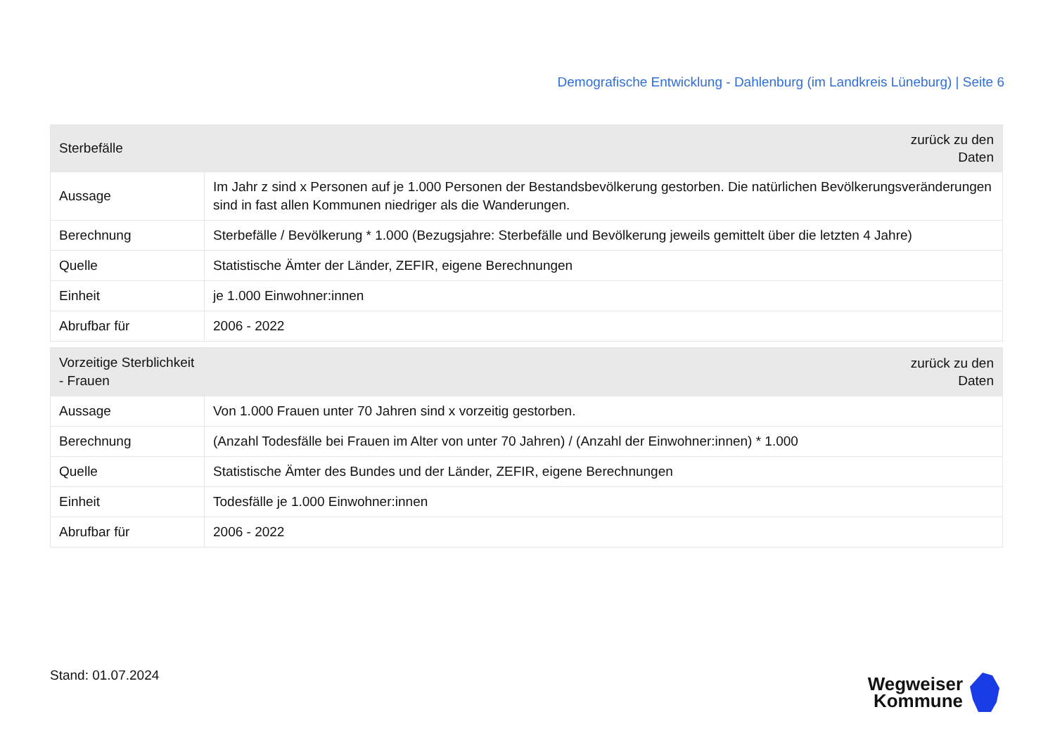Demografische Entwicklung - Dahlenburg (im Landkreis Lüneburg) | Seite 6
| Sterbefälle | zurück zu den Daten |
| --- | --- |
| Aussage | Im Jahr z sind x Personen auf je 1.000 Personen der Bestandsbevölkerung gestorben. Die natürlichen Bevölkerungsveränderungen sind in fast allen Kommunen niedriger als die Wanderungen. |
| Berechnung | Sterbefälle / Bevölkerung * 1.000 (Bezugsjahre: Sterbefälle und Bevölkerung jeweils gemittelt über die letzten 4 Jahre) |
| Quelle | Statistische Ämter der Länder, ZEFIR, eigene Berechnungen |
| Einheit | je 1.000 Einwohner:innen |
| Abrufbar für | 2006 - 2022 |
| Vorzeitige Sterblichkeit - Frauen | zurück zu den Daten |
| --- | --- |
| Aussage | Von 1.000 Frauen unter 70 Jahren sind x vorzeitig gestorben. |
| Berechnung | (Anzahl Todesfälle bei Frauen im Alter von unter 70 Jahren) / (Anzahl der Einwohner:innen) * 1.000 |
| Quelle | Statistische Ämter des Bundes und der Länder, ZEFIR, eigene Berechnungen |
| Einheit | Todesfälle je 1.000 Einwohner:innen |
| Abrufbar für | 2006 - 2022 |
Stand: 01.07.2024
Wegweiser
Kommune